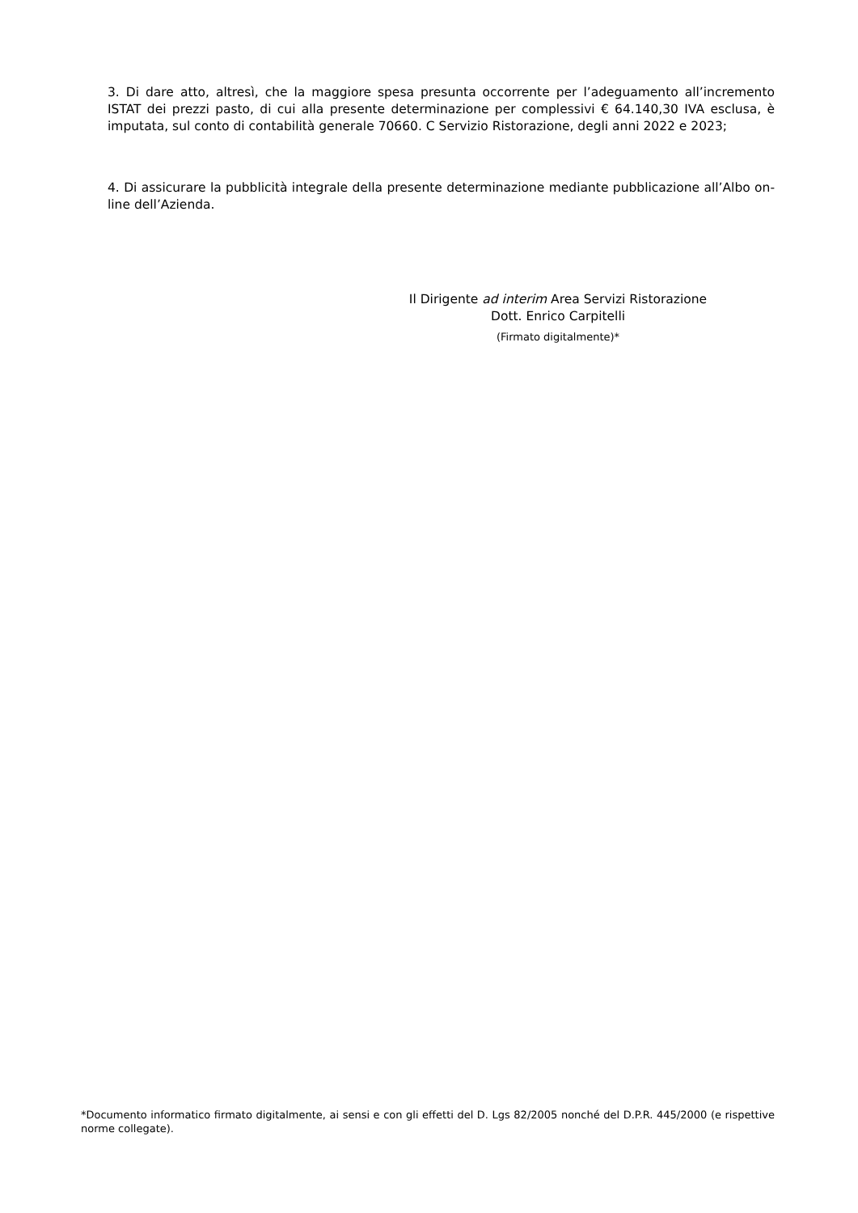3. Di dare atto, altresì, che la maggiore spesa presunta occorrente per l’adeguamento all’incremento ISTAT dei prezzi pasto, di cui alla presente determinazione per complessivi € 64.140,30 IVA esclusa, è imputata, sul conto di contabilità generale 70660. C Servizio Ristorazione, degli anni 2022 e 2023;
4. Di assicurare la pubblicità integrale della presente determinazione mediante pubblicazione all’Albo on-line dell’Azienda.
Il Dirigente ad interim Area Servizi Ristorazione
Dott. Enrico Carpitelli
(Firmato digitalmente)*
*Documento informatico firmato digitalmente, ai sensi e con gli effetti del D. Lgs 82/2005 nonché del D.P.R. 445/2000 (e rispettive norme collegate).